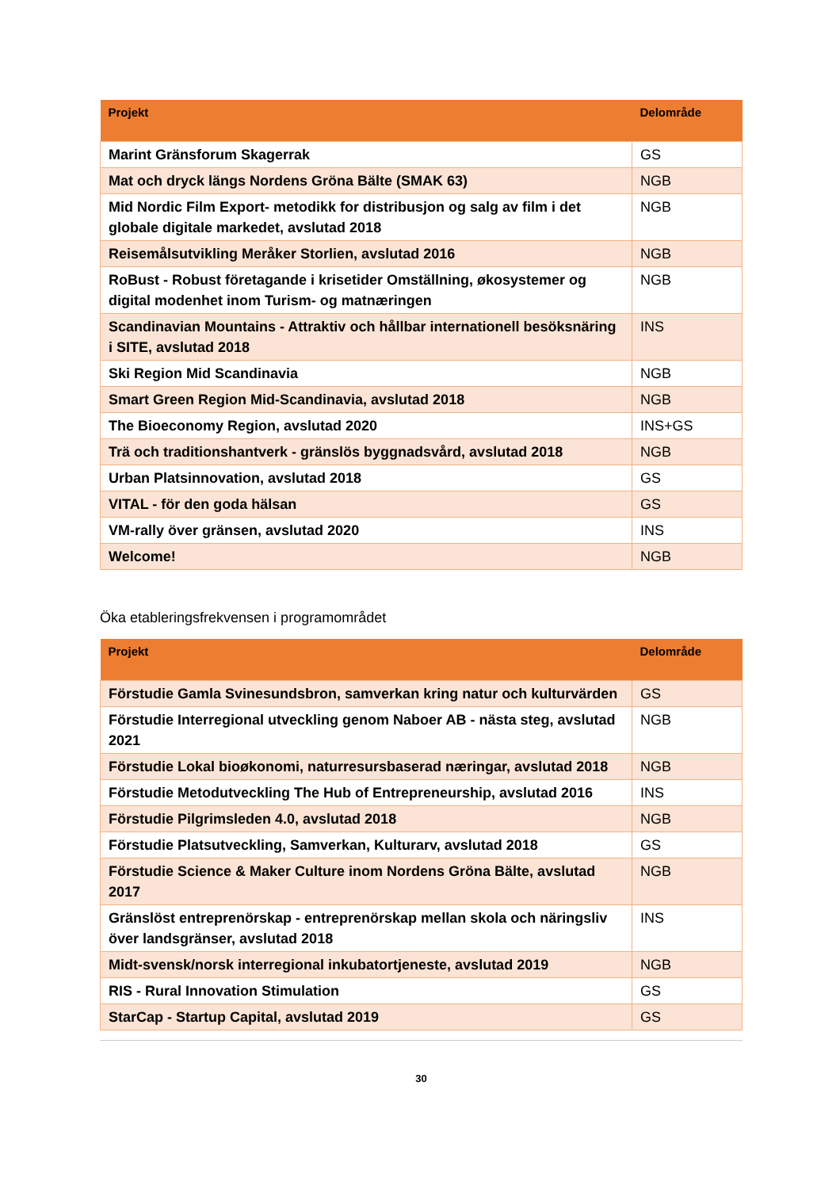| Projekt | Delområde |
| --- | --- |
| Marint Gränsforum Skagerrak | GS |
| Mat och dryck längs Nordens Gröna Bälte (SMAK 63) | NGB |
| Mid Nordic Film Export- metodikk for distribusjon og salg av film i det globale digitale markedet, avslutad 2018 | NGB |
| Reisemålsutvikling Meråker Storlien, avslutad 2016 | NGB |
| RoBust - Robust företagande i krisetider Omställning, økosystemer og digital modenhet inom Turism- og matnæringen | NGB |
| Scandinavian Mountains - Attraktiv och hållbar internationell besöksnäring i SITE, avslutad 2018 | INS |
| Ski Region Mid Scandinavia | NGB |
| Smart Green Region Mid-Scandinavia, avslutad 2018 | NGB |
| The Bioeconomy Region, avslutad 2020 | INS+GS |
| Trä och traditionshantverk - gränslös byggnadsvård, avslutad 2018 | NGB |
| Urban Platsinnovation, avslutad 2018 | GS |
| VITAL - för den goda hälsan | GS |
| VM-rally över gränsen, avslutad 2020 | INS |
| Welcome! | NGB |
Öka etableringsfrekvensen i programområdet
| Projekt | Delområde |
| --- | --- |
| Förstudie Gamla Svinesundsbron, samverkan kring natur och kulturvärden | GS |
| Förstudie Interregional utveckling genom Naboer AB - nästa steg, avslutad 2021 | NGB |
| Förstudie Lokal bioøkonomi, naturresursbaserad næringar, avslutad 2018 | NGB |
| Förstudie Metodutveckling The Hub of Entrepreneurship, avslutad 2016 | INS |
| Förstudie Pilgrimsleden 4.0, avslutad 2018 | NGB |
| Förstudie Platsutveckling, Samverkan, Kulturarv, avslutad 2018 | GS |
| Förstudie Science & Maker Culture inom Nordens Gröna Bälte, avslutad 2017 | NGB |
| Gränslöst entreprenörskap - entreprenörskap mellan skola och näringsliv över landsgränser, avslutad 2018 | INS |
| Midt-svensk/norsk interregional inkubatortjeneste, avslutad 2019 | NGB |
| RIS - Rural Innovation Stimulation | GS |
| StarCap - Startup Capital, avslutad 2019 | GS |
30